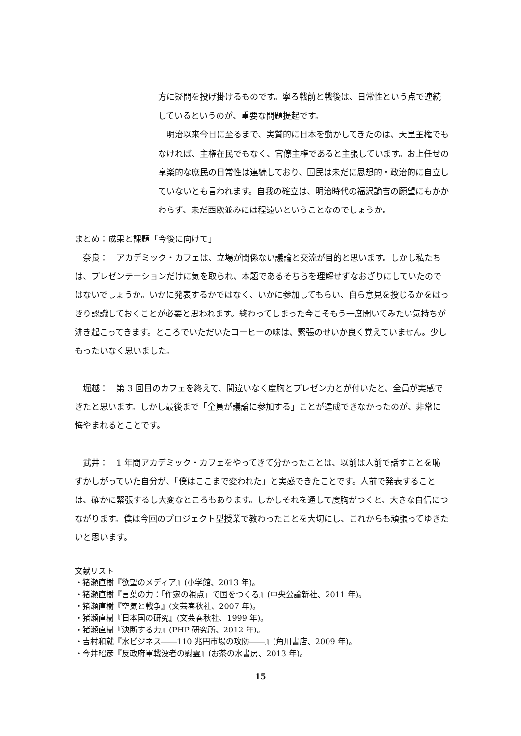方に疑問を投げ掛けるものです。寧ろ戦前と戦後は、日常性という点で連続しているというのが、重要な問題提起です。
　明治以来今日に至るまで、実質的に日本を動かしてきたのは、天皇主権でもなければ、主権在民でもなく、官僚主権であると主張しています。お上任せの享楽的な庶民の日常性は連続しており、国民は未だに思想的・政治的に自立していないとも言われます。自我の確立は、明治時代の福沢諭吉の願望にもかかわらず、未だ西欧並みには程遠いということなのでしょうか。
まとめ：成果と課題「今後に向けて」
　奈良：　アカデミック・カフェは、立場が関係ない議論と交流が目的と思います。しかし私たちは、プレゼンテーションだけに気を取られ、本題であるそちらを理解せずなおざりにしていたのではないでしょうか。いかに発表するかではなく、いかに参加してもらい、自ら意見を投じるかをはっきり認識しておくことが必要と思われます。終わってしまった今こそもう一度開いてみたい気持ちが沸き起こってきます。ところでいただいたコーヒーの味は、緊張のせいか良く覚えていません。少しもったいなく思いました。
　堀越：　第 3 回目のカフェを終えて、間違いなく度胸とプレゼン力とが付いたと、全員が実感できたと思います。しかし最後まで「全員が議論に参加する」ことが達成できなかったのが、非常に悔やまれるとことです。
　武井：　1 年間アカデミック・カフェをやってきて分かったことは、以前は人前で話すことを恥ずかしがっていた自分が、「僕はここまで変われた」と実感できたことです。人前で発表することは、確かに緊張するし大変なところもあります。しかしそれを通して度胸がつくと、大きな自信につながります。僕は今回のプロジェクト型授業で教わったことを大切にし、これからも頑張ってゆきたいと思います。
文献リスト
・猪瀬直樹『欲望のメディア』(小学館、2013 年)。
・猪瀬直樹『言葉の力：「作家の視点」で国をつくる』(中央公論新社、2011 年)。
・猪瀬直樹『空気と戦争』(文芸春秋社、2007 年)。
・猪瀬直樹『日本国の研究』(文芸春秋社、1999 年)。
・猪瀬直樹『決断する力』(PHP 研究所、2012 年)。
・吉村和就『水ビジネス――110 兆円市場の攻防――』(角川書店、2009 年)。
・今井昭彦『反政府軍戦没者の慰霊』(お茶の水書房、2013 年)。
15